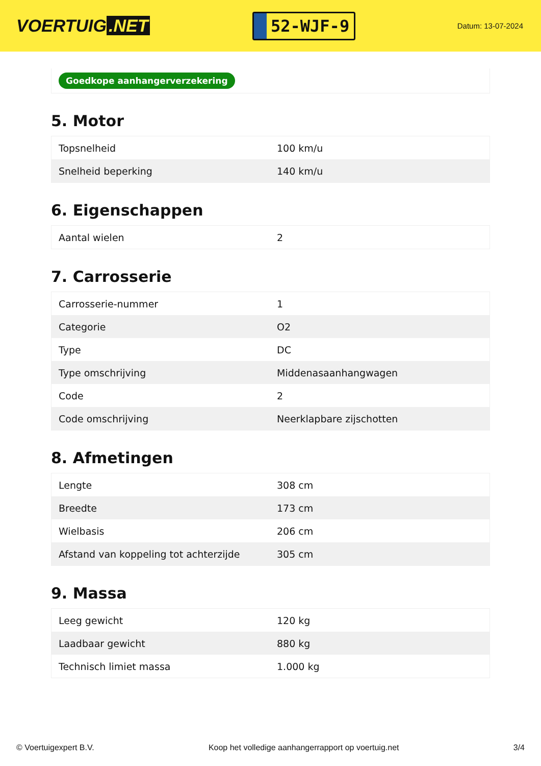VOERTUIG.NET
52-WJF-9
Datum: 13-07-2024
Goedkope aanhangerverzekering
5. Motor
| Topsnelheid | 100 km/u |
| Snelheid beperking | 140 km/u |
6. Eigenschappen
| Aantal wielen | 2 |
7. Carrosserie
| Carrosserie-nummer | 1 |
| Categorie | O2 |
| Type | DC |
| Type omschrijving | Middenasaanhangwagen |
| Code | 2 |
| Code omschrijving | Neerklapbare zijschotten |
8. Afmetingen
| Lengte | 308 cm |
| Breedte | 173 cm |
| Wielbasis | 206 cm |
| Afstand van koppeling tot achterzijde | 305 cm |
9. Massa
| Leeg gewicht | 120 kg |
| Laadbaar gewicht | 880 kg |
| Technisch limiet massa | 1.000 kg |
© Voertuigexpert B.V. Koop het volledige aanhangerrapport op voertuig.net 3/4